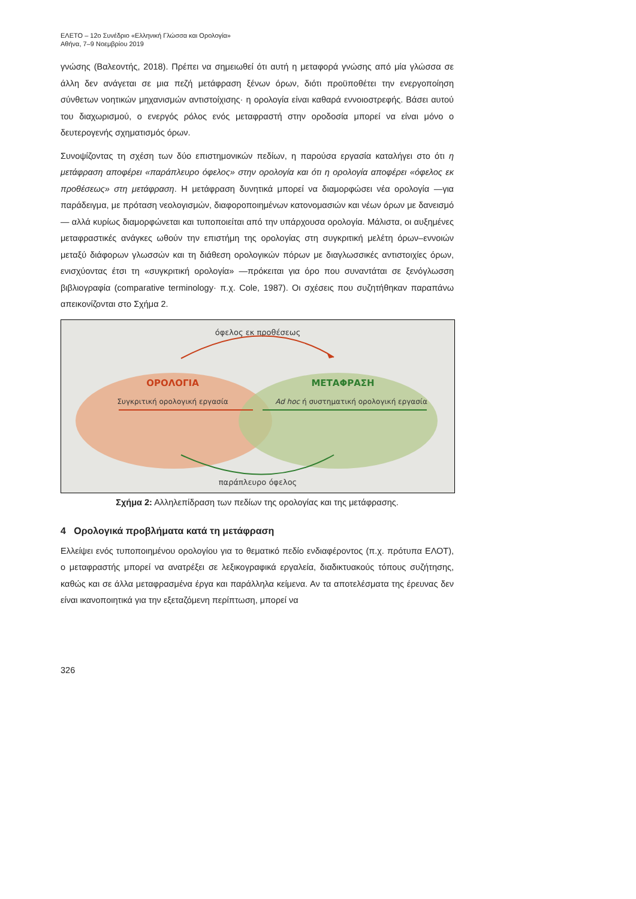ΕΛΕΤΟ – 12ο Συνέδριο «Ελληνική Γλώσσα και Ορολογία»
Αθήνα, 7–9 Νοεμβρίου 2019
γνώσης (Βαλεοντής, 2018). Πρέπει να σημειωθεί ότι αυτή η μεταφορά γνώσης από μία γλώσσα σε άλλη δεν ανάγεται σε μια πεζή μετάφραση ξένων όρων, διότι προϋποθέτει την ενεργοποίηση σύνθετων νοητικών μηχανισμών αντιστοίχισης· η ορολογία είναι καθαρά εννοιοστρεφής. Βάσει αυτού του διαχωρισμού, ο ενεργός ρόλος ενός μεταφραστή στην οροδοσία μπορεί να είναι μόνο ο δευτερογενής σχηματισμός όρων.
Συνοψίζοντας τη σχέση των δύο επιστημονικών πεδίων, η παρούσα εργασία καταλήγει στο ότι η μετάφραση αποφέρει «παράπλευρο όφελος» στην ορολογία και ότι η ορολογία αποφέρει «όφελος εκ προθέσεως» στη μετάφραση. Η μετάφραση δυνητικά μπορεί να διαμορφώσει νέα ορολογία —για παράδειγμα, με πρόταση νεολογισμών, διαφοροποιημένων κατονομασιών και νέων όρων με δανεισμό— αλλά κυρίως διαμορφώνεται και τυποποιείται από την υπάρχουσα ορολογία. Μάλιστα, οι αυξημένες μεταφραστικές ανάγκες ωθούν την επιστήμη της ορολογίας στη συγκριτική μελέτη όρων–εννοιών μεταξύ διάφορων γλωσσών και τη διάθεση ορολογικών πόρων με διαγλωσσικές αντιστοιχίες όρων, ενισχύοντας έτσι τη «συγκριτική ορολογία» —πρόκειται για όρο που συναντάται σε ξενόγλωσση βιβλιογραφία (comparative terminology· π.χ. Cole, 1987). Οι σχέσεις που συζητήθηκαν παραπάνω απεικονίζονται στο Σχήμα 2.
όφελος εκ προθέσεως
ΟΡΟΛΟΓΙΑ
ΜΕΤΑΦΡΑΣΗ
Συγκριτική ορολογική εργασία
Ad hoc ή συστηματική ορολογική εργασία
παράπλευρο όφελος
Σχήμα 2: Αλληλεπίδραση των πεδίων της ορολογίας και της μετάφρασης.
4 Ορολογικά προβλήματα κατά τη μετάφραση
Ελλείψει ενός τυποποιημένου ορολογίου για το θεματικό πεδίο ενδιαφέροντος (π.χ. πρότυπα ΕΛΟΤ), ο μεταφραστής μπορεί να ανατρέξει σε λεξικογραφικά εργαλεία, διαδικτυακούς τόπους συζήτησης, καθώς και σε άλλα μεταφρασμένα έργα και παράλληλα κείμενα. Αν τα αποτελέσματα της έρευνας δεν είναι ικανοποιητικά για την εξεταζόμενη περίπτωση, μπορεί να
326